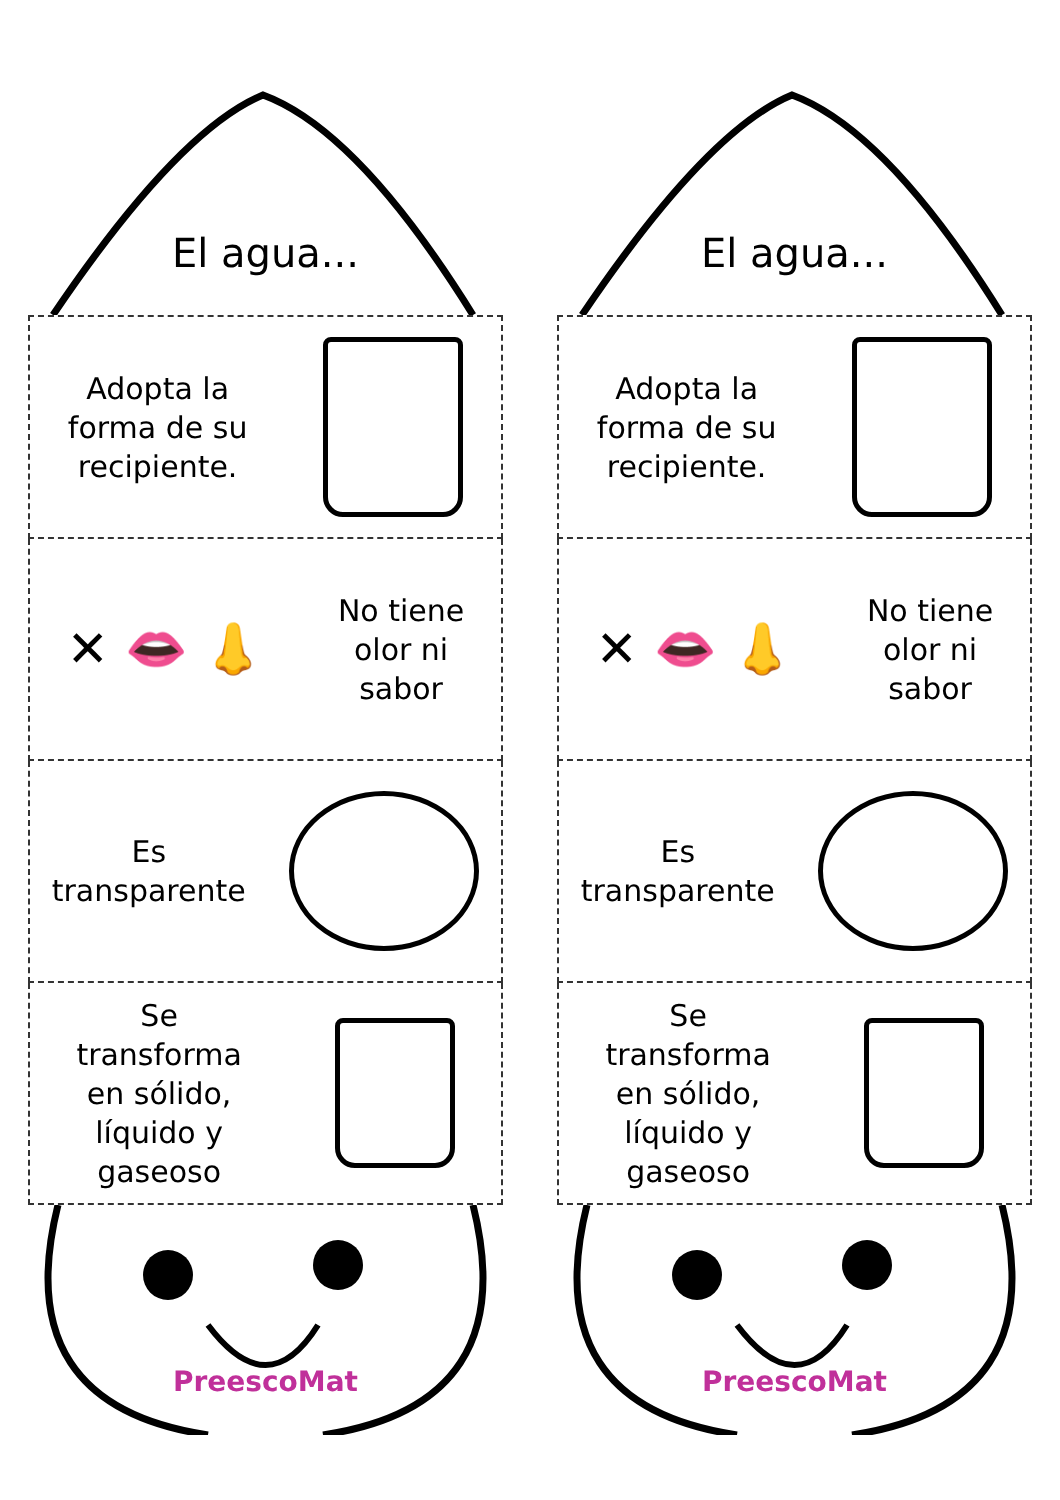El agua...
Adopta la
forma de su
recipiente.
✕ 👄 👃
No tiene
olor ni
sabor
Es
transparente
Se
transforma
en sólido,
líquido y
gaseoso
PreescoMat
El agua...
Adopta la
forma de su
recipiente.
✕ 👄 👃
No tiene
olor ni
sabor
Es
transparente
Se
transforma
en sólido,
líquido y
gaseoso
PreescoMat